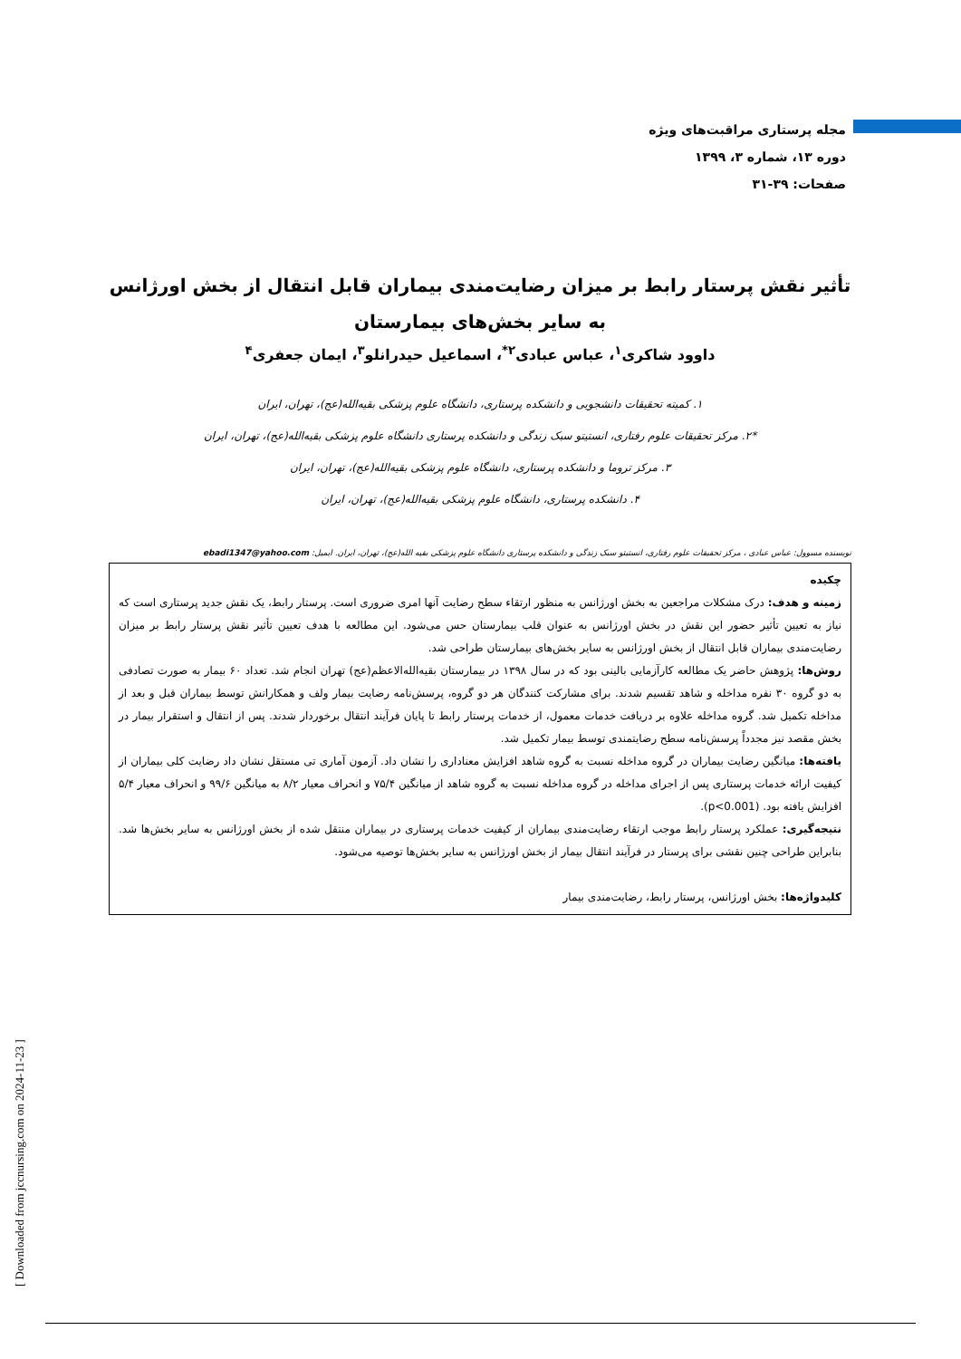مجله پرستاری مراقبت‌های ویژه
دوره ۱۳، شماره ۳، ۱۳۹۹
صفحات: ۳۹-۳۱
تأثیر نقش پرستار رابط بر میزان رضایت‌مندی بیماران قابل انتقال از بخش اورژانس به سایر بخش‌های بیمارستان
داوود شاکری<sup>۱</sup>، عباس عبادی<sup>۲*</sup>، اسماعیل حیدرانلو<sup>۳</sup>، ایمان جعفری<sup>۴</sup>
۱. کمیته تحقیقات دانشجویی و دانشکده پرستاری، دانشگاه علوم پزشکی بقیه‌الله(عج)، تهران، ایران
*۲. مرکز تحقیقات علوم رفتاری، انستیتو سبک زندگی و دانشکده پرستاری دانشگاه علوم پزشکی بقیه‌الله(عج)، تهران، ایران
۳. مرکز تروما و دانشکده پرستاری، دانشگاه علوم پزشکی بقیه‌الله(عج)، تهران، ایران
۴. دانشکده پرستاری، دانشگاه علوم پزشکی بقیه‌الله(عج)، تهران، ایران
نویسنده مسوول: عباس عبادی ، مرکز تحقیقات علوم رفتاری، انستیتو سبک زندگی و دانشکده پرستاری دانشگاه علوم پزشکی بقیه الله(عج)، تهران، ایران. ایمیل: ebadi1347@yahoo.com
چکیده
زمینه و هدف: درک مشکلات مراجعین به بخش اورژانس به منظور ارتقاء سطح رضایت آنها امری ضروری است. پرستار رابط، یک نقش جدید پرستاری است که نیاز به تعیین تأثیر حضور این نقش در بخش اورژانس به عنوان قلب بیمارستان حس می‌شود. این مطالعه با هدف تعیین تأثیر نقش پرستار رابط بر میزان رضایت‌مندی بیماران قابل انتقال از بخش اورژانس به سایر بخش‌های بیمارستان طراحی شد.
روش‌ها: پژوهش حاضر یک مطالعه کارآزمایی بالینی بود که در سال ۱۳۹۸ در بیمارستان بقیه‌الله‌الاعظم(عج) تهران انجام شد. تعداد ۶۰ بیمار به صورت تصادفی به دو گروه ۳۰ نفره مداخله و شاهد تقسیم شدند. برای مشارکت کنندگان هر دو گروه، پرسش‌نامه رضایت بیمار ولف و همکارانش توسط بیماران قبل و بعد از مداخله تکمیل شد. گروه مداخله علاوه بر دریافت خدمات معمول، از خدمات پرستار رابط تا پایان فرآیند انتقال برخوردار شدند. پس از انتقال و استقرار بیمار در بخش مقصد نیز مجدداً پرسش‌نامه سطح رضایتمندی توسط بیمار تکمیل شد.
یافته‌ها: میانگین رضایت بیماران در گروه مداخله نسبت به گروه شاهد افزایش معناداری را نشان داد. آزمون آماری تی مستقل نشان داد رضایت کلی بیماران از کیفیت ارائه خدمات پرستاری پس از اجرای مداخله در گروه مداخله نسبت به گروه شاهد از میانگین ۷۵/۴ و انحراف معیار ۸/۲ به میانگین ۹۹/۶ و انحراف معیار ۵/۴ افزایش یافته بود. (p<0.001).
نتیجه‌گیری: عملکرد پرستار رابط موجب ارتقاء رضایت‌مندی بیماران از کیفیت خدمات پرستاری در بیماران منتقل شده از بخش اورژانس به سایر بخش‌ها شد. بنابراین طراحی چنین نقشی برای پرستار در فرآیند انتقال بیمار از بخش اورژانس به سایر بخش‌ها توصیه می‌شود.
کلیدواژه‌ها: بخش اورژانس، پرستار رابط، رضایت‌مندی بیمار
[ Downloaded from jccnursing.com on 2024-11-23 ]